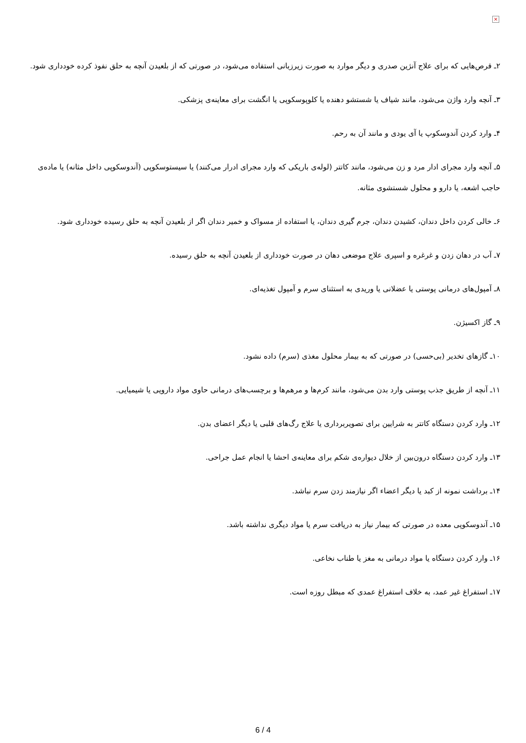×
۲ـ قرص‌هایی که برای علاج آنژین صدری و دیگر موارد به صورت زیرزبانی استفاده می‌شود، در صورتی که از بلعیدن آنچه به حلق نفوذ کرده خودداری شود.
۳ـ آنچه وارد واژن می‌شود، مانند شیاف یا شستشو دهنده یا کلوپوسکوپی یا انگشت برای معاینه‌ی پزشکی.
۴ـ وارد کردن آندوسکوپ یا آی یودی و مانند آن به رحم.
۵ـ آنچه وارد مجرای ادار مرد و زن می‌شود، مانند کاتتر (لوله‌ی باریکی که وارد مجرای ادرار می‌کنند) یا سیستوسکوپی (آندوسکوپی داخل مثانه) یا ماده‌ی حاجب اشعه، یا دارو و محلول شستشوی مثانه.
۶ـ خالی کردن داخل دندان، کشیدن دندان، جرم گیری دندان، یا استفاده از مسواک و خمیر دندان اگر از بلعیدن آنچه به حلق رسیده خودداری شود.
۷ـ آب در دهان زدن و غرغره و اسپری علاج موضعی دهان در صورت خودداری از بلعیدن آنچه به حلق رسیده.
۸ـ آمپول‌های درمانی پوستی یا عضلانی یا وریدی به استثنای سرم و آمپول تغذیه‌ای.
۹ـ گاز اکسیژن.
۱۰ـ گازهای تخدیر (بی‌حسی) در صورتی که به بیمار محلول مغذی (سرم) داده نشود.
۱۱ـ آنچه از طریق جذب پوستی وارد بدن می‌شود، مانند کرم‌ها و مرهم‌ها و برچسب‌های درمانی حاوی مواد دارویی یا شیمیایی.
۱۲ـ وارد کردن دستگاه کاتتر به شرایین برای تصویربرداری یا علاج رگ‌های قلبی یا دیگر اعضای بدن.
۱۳ـ وارد کردن دستگاه درون‌بین از خلال دیواره‌ی شکم برای معاینه‌ی احشا یا انجام عمل جراحی.
۱۴ـ برداشت نمونه از کبد یا دیگر اعضاء اگر نیازمند زدن سرم نباشد.
۱۵ـ آندوسکوپی معده در صورتی که بیمار نیاز به دریافت سرم یا مواد دیگری نداشته باشد.
۱۶ـ وارد کردن دستگاه یا مواد درمانی به مغز یا طناب نخاعی.
۱۷ـ استفراغ غیر عمد، به خلاف استفراغ عمدی که مبطل روزه است.
6 / 4